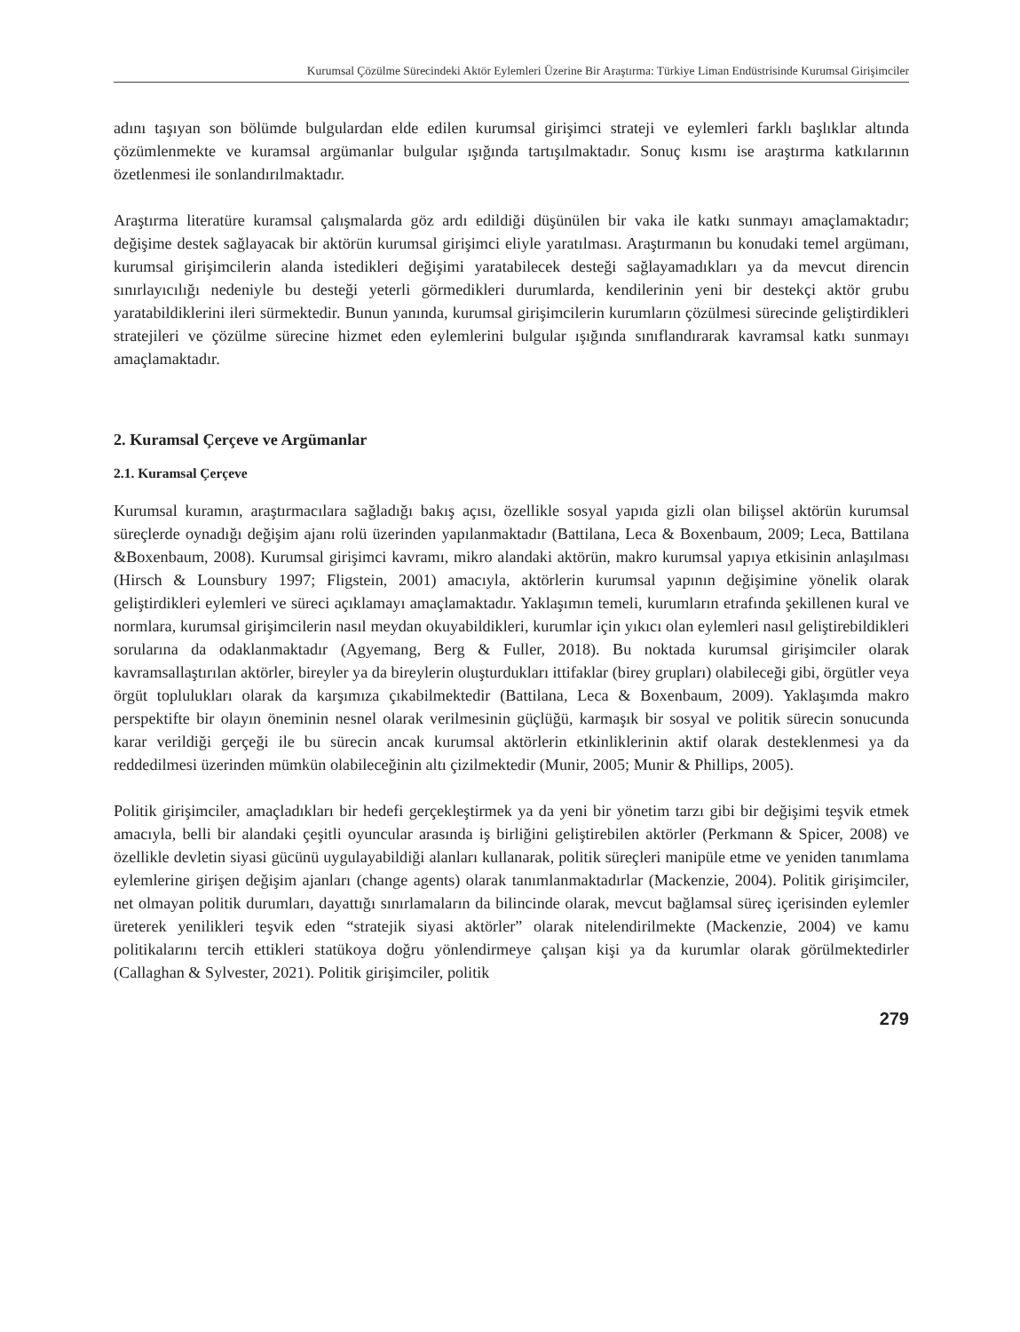Kurumsal Çözülme Sürecindeki Aktör Eylemleri Üzerine Bir Araştırma: Türkiye Liman Endüstrisinde Kurumsal Girişimciler
adını taşıyan son bölümde bulgulardan elde edilen kurumsal girişimci strateji ve eylemleri farklı başlıklar altında çözümlenmekte ve kuramsal argümanlar bulgular ışığında tartışılmaktadır. Sonuç kısmı ise araştırma katkılarının özetlenmesi ile sonlandırılmaktadır.
Araştırma literatüre kuramsal çalışmalarda göz ardı edildiği düşünülen bir vaka ile katkı sunmayı amaçlamaktadır; değişime destek sağlayacak bir aktörün kurumsal girişimci eliyle yaratılması. Araştırmanın bu konudaki temel argümanı, kurumsal girişimcilerin alanda istedikleri değişimi yaratabilecek desteği sağlayamadıkları ya da mevcut direncin sınırlayıcılığı nedeniyle bu desteği yeterli görmedikleri durumlarda, kendilerinin yeni bir destekçi aktör grubu yaratabildiklerini ileri sürmektedir. Bunun yanında, kurumsal girişimcilerin kurumların çözülmesi sürecinde geliştirdikleri stratejileri ve çözülme sürecine hizmet eden eylemlerini bulgular ışığında sınıflandırarak kavramsal katkı sunmayı amaçlamaktadır.
2. Kuramsal Çerçeve ve Argümanlar
2.1. Kuramsal Çerçeve
Kurumsal kuramın, araştırmacılara sağladığı bakış açısı, özellikle sosyal yapıda gizli olan bilişsel aktörün kurumsal süreçlerde oynadığı değişim ajanı rolü üzerinden yapılanmaktadır (Battilana, Leca & Boxenbaum, 2009; Leca, Battilana &Boxenbaum, 2008). Kurumsal girişimci kavramı, mikro alandaki aktörün, makro kurumsal yapıya etkisinin anlaşılması (Hirsch & Lounsbury 1997; Fligstein, 2001) amacıyla, aktörlerin kurumsal yapının değişimine yönelik olarak geliştirdikleri eylemleri ve süreci açıklamayı amaçlamaktadır. Yaklaşımın temeli, kurumların etrafında şekillenen kural ve normlara, kurumsal girişimcilerin nasıl meydan okuyabildikleri, kurumlar için yıkıcı olan eylemleri nasıl geliştirebildikleri sorularına da odaklanmaktadır (Agyemang, Berg & Fuller, 2018). Bu noktada kurumsal girişimciler olarak kavramsallaştırılan aktörler, bireyler ya da bireylerin oluşturdukları ittifaklar (birey grupları) olabileceği gibi, örgütler veya örgüt toplulukları olarak da karşımıza çıkabilmektedir (Battilana, Leca & Boxenbaum, 2009). Yaklaşımda makro perspektifte bir olayın öneminin nesnel olarak verilmesinin güçlüğü, karmaşık bir sosyal ve politik sürecin sonucunda karar verildiği gerçeği ile bu sürecin ancak kurumsal aktörlerin etkinliklerinin aktif olarak desteklenmesi ya da reddedilmesi üzerinden mümkün olabileceğinin altı çizilmektedir (Munir, 2005; Munir & Phillips, 2005).
Politik girişimciler, amaçladıkları bir hedefi gerçekleştirmek ya da yeni bir yönetim tarzı gibi bir değişimi teşvik etmek amacıyla, belli bir alandaki çeşitli oyuncular arasında iş birliğini geliştirebilen aktörler (Perkmann & Spicer, 2008) ve özellikle devletin siyasi gücünü uygulayabildiği alanları kullanarak, politik süreçleri manipüle etme ve yeniden tanımlama eylemlerine girişen değişim ajanları (change agents) olarak tanımlanmaktadırlar (Mackenzie, 2004). Politik girişimciler, net olmayan politik durumları, dayattığı sınırlamaların da bilincinde olarak, mevcut bağlamsal süreç içerisinden eylemler üreterek yenilikleri teşvik eden “stratejik siyasi aktörler” olarak nitelendirilmekte (Mackenzie, 2004) ve kamu politikalarını tercih ettikleri statükoya doğru yönlendirmeye çalışan kişi ya da kurumlar olarak görülmektedirler (Callaghan & Sylvester, 2021). Politik girişimciler, politik
279